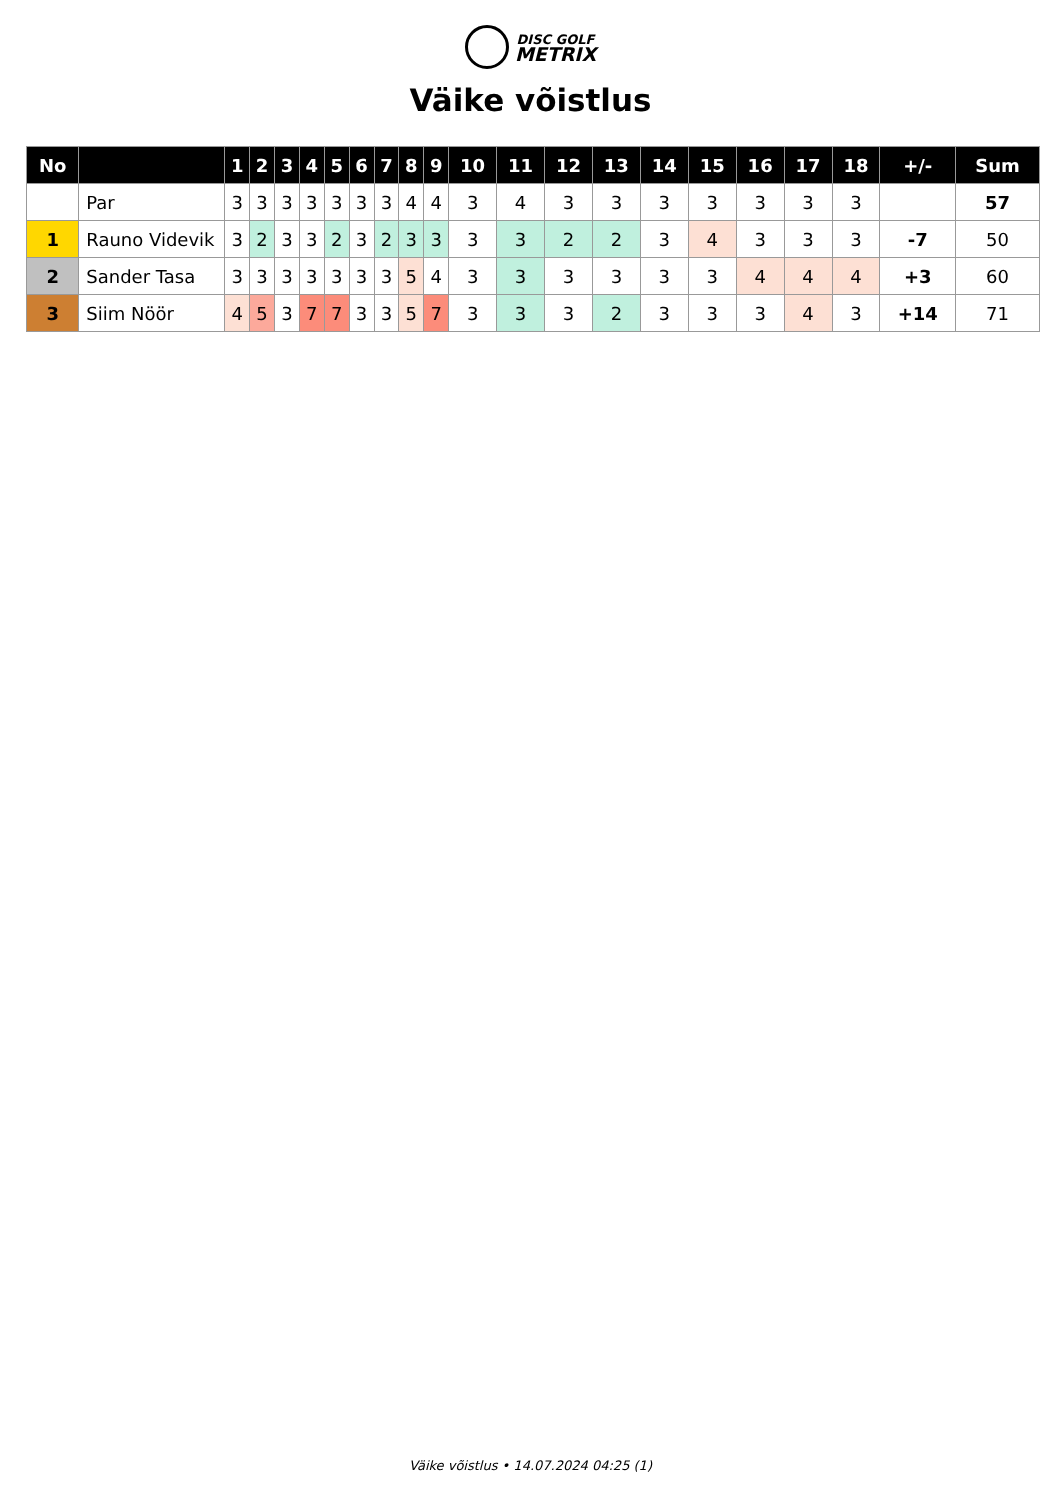DISC GOLF
METRIX
Väike võistlus
| No | | 1 | 2 | 3 | 4 | 5 | 6 | 7 | 8 | 9 | 10 | 11 | 12 | 13 | 14 | 15 | 16 | 17 | 18 | +/- | Sum |
| --- | --- | --- | --- | --- | --- | --- | --- | --- | --- | --- | --- | --- | --- | --- | --- | --- | --- | --- | --- | --- | --- |
| | Par | 3 | 3 | 3 | 3 | 3 | 3 | 3 | 4 | 4 | 3 | 4 | 3 | 3 | 3 | 3 | 3 | 3 | 3 | | 57 |
| 1 | Rauno Videvik | 3 | 2 | 3 | 3 | 2 | 3 | 2 | 3 | 3 | 3 | 3 | 2 | 2 | 3 | 4 | 3 | 3 | 3 | -7 | 50 |
| 2 | Sander Tasa | 3 | 3 | 3 | 3 | 3 | 3 | 3 | 5 | 4 | 3 | 3 | 3 | 3 | 3 | 3 | 4 | 4 | 4 | +3 | 60 |
| 3 | Siim Nöör | 4 | 5 | 3 | 7 | 7 | 3 | 3 | 5 | 7 | 3 | 3 | 3 | 2 | 3 | 3 | 3 | 4 | 3 | +14 | 71 |
Väike võistlus • 14.07.2024 04:25 (1)